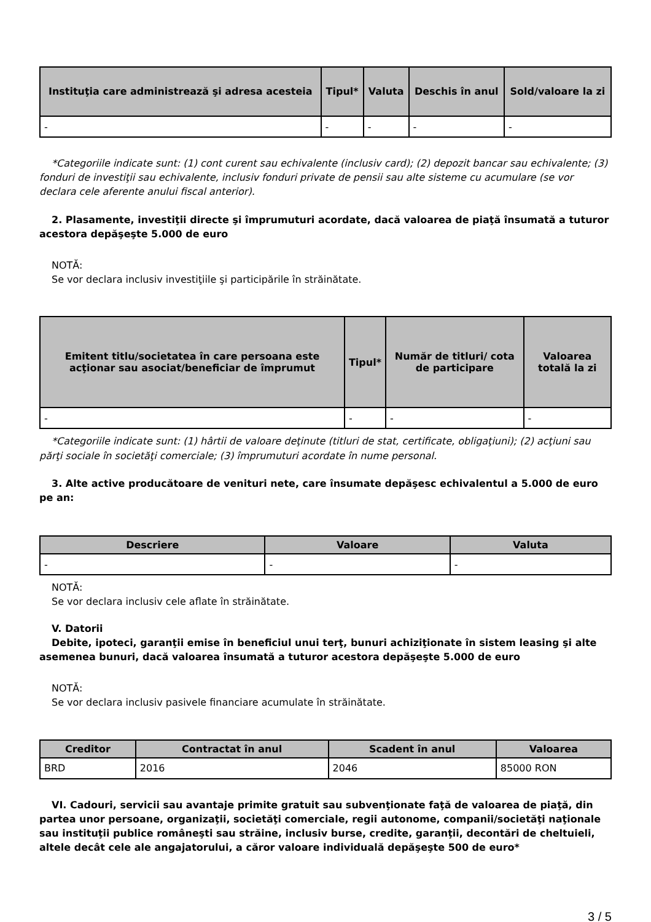| Instituţia care administrează şi adresa acesteia | Tipul* | Valuta | Deschis în anul | Sold/valoare la zi |
| --- | --- | --- | --- | --- |
| - | - | - | - | - |
*Categoriile indicate sunt: (1) cont curent sau echivalente (inclusiv card); (2) depozit bancar sau echivalente; (3) fonduri de investiţii sau echivalente, inclusiv fonduri private de pensii sau alte sisteme cu acumulare (se vor declara cele aferente anului fiscal anterior).
2. Plasamente, investiţii directe şi împrumuturi acordate, dacă valoarea de piaţă însumată a tuturor acestora depăşeşte 5.000 de euro
NOTĂ:
Se vor declara inclusiv investiţiile şi participările în străinătate.
| Emitent titlu/societatea în care persoana este acţionar sau asociat/beneficiar de împrumut | Tipul* | Număr de titluri/ cota de participare | Valoarea totală la zi |
| --- | --- | --- | --- |
| - | - | - | - |
*Categoriile indicate sunt: (1) hârtii de valoare deţinute (titluri de stat, certificate, obligaţiuni); (2) acţiuni sau părţi sociale în societăţi comerciale; (3) împrumuturi acordate în nume personal.
3. Alte active producătoare de venituri nete, care însumate depăşesc echivalentul a 5.000 de euro pe an:
| Descriere | Valoare | Valuta |
| --- | --- | --- |
| - | - | - |
NOTĂ:
Se vor declara inclusiv cele aflate în străinătate.
V. Datorii
Debite, ipoteci, garanţii emise în beneficiul unui terţ, bunuri achiziţionate în sistem leasing şi alte asemenea bunuri, dacă valoarea însumată a tuturor acestora depăşeşte 5.000 de euro
NOTĂ:
Se vor declara inclusiv pasivele financiare acumulate în străinătate.
| Creditor | Contractat în anul | Scadent în anul | Valoarea |
| --- | --- | --- | --- |
| BRD | 2016 | 2046 | 85000 RON |
VI. Cadouri, servicii sau avantaje primite gratuit sau subvenţionate faţă de valoarea de piaţă, din partea unor persoane, organizaţii, societăţi comerciale, regii autonome, companii/societăţi naţionale sau instituţii publice româneşti sau străine, inclusiv burse, credite, garanţii, decontări de cheltuieli, altele decât cele ale angajatorului, a căror valoare individuală depăşeşte 500 de euro*
3 / 5